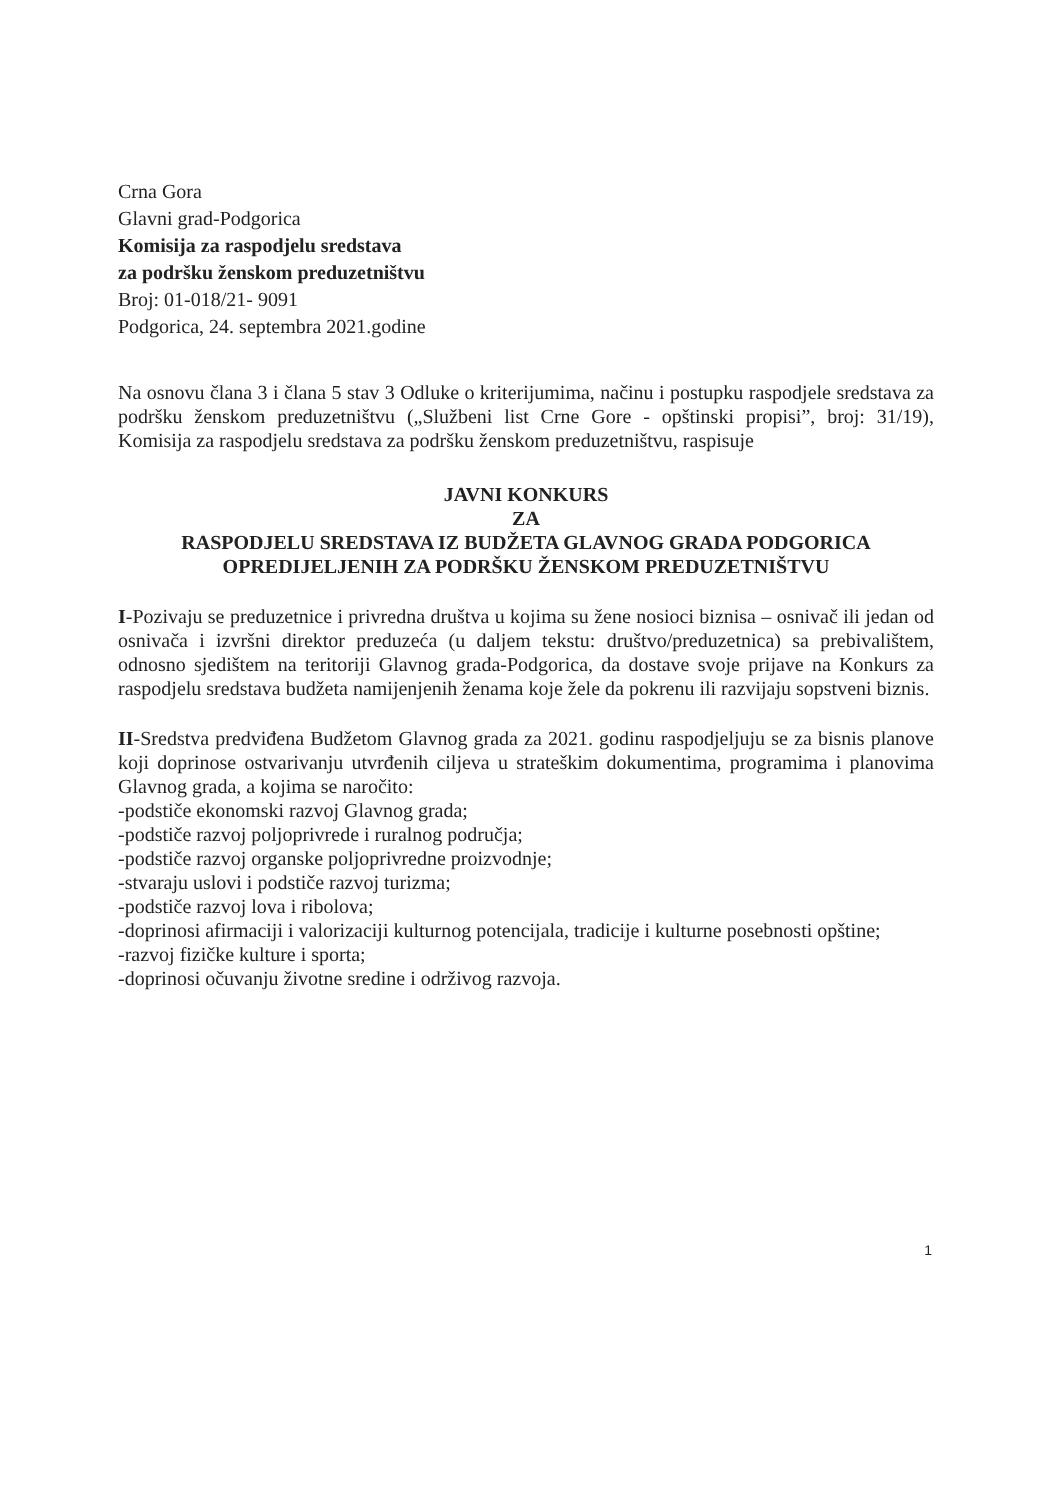Crna Gora
Glavni grad-Podgorica
Komisija za raspodjelu sredstava
za podršku ženskom preduzetništvu
Broj: 01-018/21- 9091
Podgorica, 24. septembra 2021.godine
Na osnovu člana 3 i člana 5 stav 3 Odluke o kriterijumima, načinu i postupku raspodjele sredstava za podršku ženskom preduzetništvu („Službeni list Crne Gore - opštinski propisi”, broj: 31/19), Komisija za raspodjelu sredstava za podršku ženskom preduzetništvu, raspisuje
JAVNI KONKURS
ZA
RASPODJELU SREDSTAVA IZ BUDŽETA GLAVNOG GRADA PODGORICA OPREDIJELJENIH ZA PODRŠKU ŽENSKOM PREDUZETNIŠTVU
I-Pozivaju se preduzetnice i privredna društva u kojima su žene nosioci biznisa – osnivač ili jedan od osnivača i izvršni direktor preduzeća (u daljem tekstu: društvo/preduzetnica) sa prebivalištem, odnosno sjedištem na teritoriji Glavnog grada-Podgorica, da dostave svoje prijave na Konkurs za raspodjelu sredstava budžeta namijenjenih ženama koje žele da pokrenu ili razvijaju sopstveni biznis.
II-Sredstva predviđena Budžetom Glavnog grada za 2021. godinu raspodjeljuju se za bisnis planove koji doprinose ostvarivanju utvrđenih ciljeva u strateškim dokumentima, programima i planovima Glavnog grada, a kojima se naročito:
-podstiče ekonomski razvoj Glavnog grada;
-podstiče razvoj poljoprivrede i ruralnog područja;
-podstiče razvoj organske poljoprivredne proizvodnje;
-stvaraju uslovi i podstiče razvoj turizma;
-podstiče razvoj lova i ribolova;
-doprinosi afirmaciji i valorizaciji kulturnog potencijala, tradicije i kulturne posebnosti opštine;
-razvoj fizičke kulture i sporta;
-doprinosi očuvanju životne sredine i održivog razvoja.
1